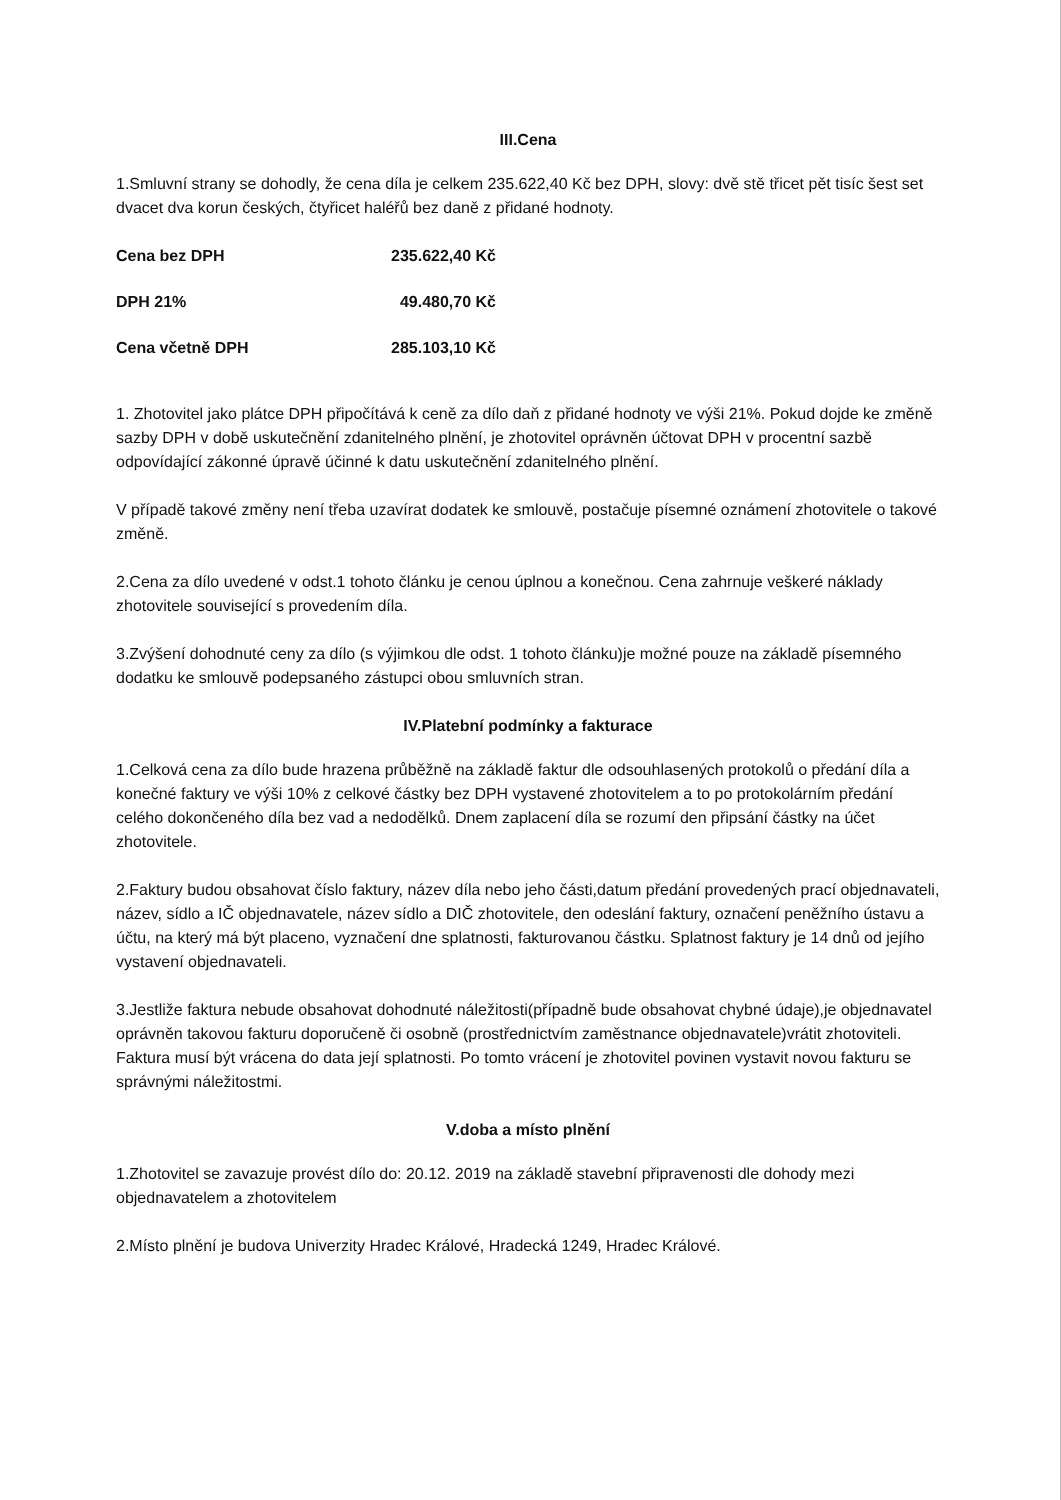III.Cena
1.Smluvní strany se dohodly, že cena díla je celkem 235.622,40 Kč bez DPH, slovy: dvě stě třicet pět tisíc šest set dvacet dva korun českých, čtyřicet haléřů bez daně z přidané hodnoty.
| Cena bez DPH | 235.622,40 Kč |
| DPH 21% | 49.480,70 Kč |
| Cena včetně DPH | 285.103,10 Kč |
1. Zhotovitel jako plátce DPH připočítává k ceně za dílo daň z přidané hodnoty ve výši 21%. Pokud dojde ke změně sazby DPH v době uskutečnění zdanitelného plnění, je zhotovitel oprávněn účtovat DPH v procentní sazbě odpovídající zákonné úpravě účinné k datu uskutečnění zdanitelného plnění.
V případě takové změny není třeba uzavírat dodatek ke smlouvě, postačuje písemné oznámení zhotovitele o takové změně.
2.Cena za dílo uvedené v odst.1 tohoto článku je cenou úplnou a konečnou. Cena zahrnuje veškeré náklady zhotovitele související s provedením díla.
3.Zvýšení dohodnuté ceny za dílo (s výjimkou dle odst. 1 tohoto článku)je možné pouze na základě písemného dodatku ke smlouvě podepsaného zástupci obou smluvních stran.
IV.Platební podmínky a fakturace
1.Celková cena za dílo bude hrazena průběžně na základě faktur dle odsouhlasených protokolů o předání díla a konečné faktury ve výši 10% z celkové částky bez DPH vystavené zhotovitelem a to po protokolárním předání celého dokončeného díla bez vad a nedodělků. Dnem zaplacení díla se rozumí den připsání částky na účet zhotovitele.
2.Faktury budou obsahovat číslo faktury, název díla nebo jeho části,datum předání provedených prací objednavateli, název, sídlo a IČ objednavatele, název sídlo a DIČ zhotovitele, den odeslání faktury, označení peněžního ústavu a účtu, na který má být placeno, vyznačení dne splatnosti, fakturovanou částku. Splatnost faktury je 14 dnů od jejího vystavení objednavateli.
3.Jestliže faktura nebude obsahovat dohodnuté náležitosti(případně bude obsahovat chybné údaje),je objednavatel oprávněn takovou fakturu doporučeně či osobně (prostřednictvím zaměstnance objednavatele)vrátit zhotoviteli. Faktura musí být vrácena do data její splatnosti. Po tomto vrácení je zhotovitel povinen vystavit novou fakturu se správnými náležitostmi.
V.doba a místo plnění
1.Zhotovitel se zavazuje provést dílo do: 20.12. 2019 na základě stavební připravenosti dle dohody mezi objednavatelem a zhotovitelem
2.Místo plnění je budova Univerzity Hradec Králové, Hradecká 1249, Hradec Králové.